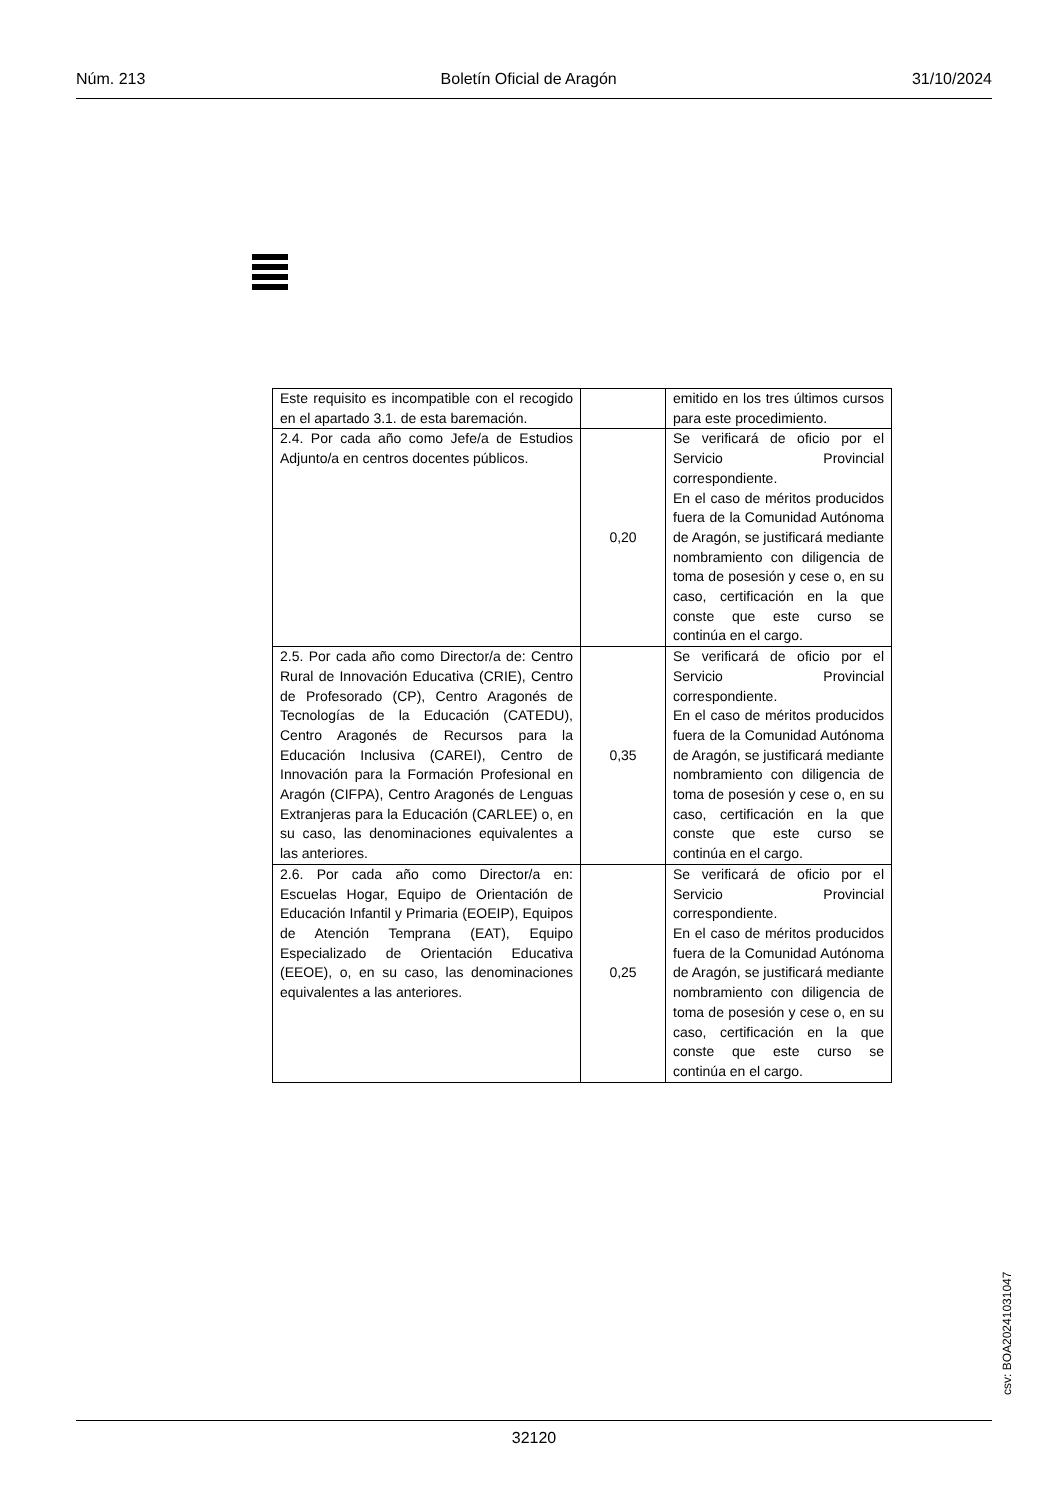Núm. 213 Boletín Oficial de Aragón 31/10/2024
| Este requisito es incompatible con el recogido en el apartado 3.1. de esta baremación. | | emitido en los tres últimos cursos para este procedimiento. |
| 2.4. Por cada año como Jefe/a de Estudios Adjunto/a en centros docentes públicos. | 0,20 | Se verificará de oficio por el Servicio Provincial correspondiente. En el caso de méritos producidos fuera de la Comunidad Autónoma de Aragón, se justificará mediante nombramiento con diligencia de toma de posesión y cese o, en su caso, certificación en la que conste que este curso se continúa en el cargo. |
| 2.5. Por cada año como Director/a de: Centro Rural de Innovación Educativa (CRIE), Centro de Profesorado (CP), Centro Aragonés de Tecnologías de la Educación (CATEDU), Centro Aragonés de Recursos para la Educación Inclusiva (CAREI), Centro de Innovación para la Formación Profesional en Aragón (CIFPA), Centro Aragonés de Lenguas Extranjeras para la Educación (CARLEE) o, en su caso, las denominaciones equivalentes a las anteriores. | 0,35 | Se verificará de oficio por el Servicio Provincial correspondiente. En el caso de méritos producidos fuera de la Comunidad Autónoma de Aragón, se justificará mediante nombramiento con diligencia de toma de posesión y cese o, en su caso, certificación en la que conste que este curso se continúa en el cargo. |
| 2.6. Por cada año como Director/a en: Escuelas Hogar, Equipo de Orientación de Educación Infantil y Primaria (EOEIP), Equipos de Atención Temprana (EAT), Equipo Especializado de Orientación Educativa (EEOE), o, en su caso, las denominaciones equivalentes a las anteriores. | 0,25 | Se verificará de oficio por el Servicio Provincial correspondiente. En el caso de méritos producidos fuera de la Comunidad Autónoma de Aragón, se justificará mediante nombramiento con diligencia de toma de posesión y cese o, en su caso, certificación en la que conste que este curso se continúa en el cargo. |
csv: BOA20241031047
32120